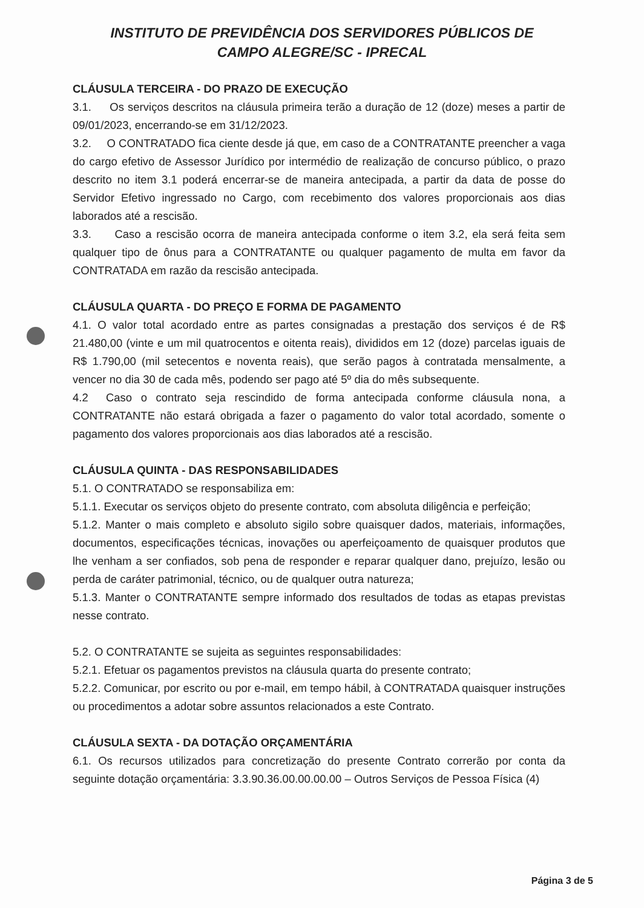INSTITUTO DE PREVIDÊNCIA DOS SERVIDORES PÚBLICOS DE CAMPO ALEGRE/SC - IPRECAL
CLÁUSULA TERCEIRA - DO PRAZO DE EXECUÇÃO
3.1. Os serviços descritos na cláusula primeira terão a duração de 12 (doze) meses a partir de 09/01/2023, encerrando-se em 31/12/2023.
3.2. O CONTRATADO fica ciente desde já que, em caso de a CONTRATANTE preencher a vaga do cargo efetivo de Assessor Jurídico por intermédio de realização de concurso público, o prazo descrito no item 3.1 poderá encerrar-se de maneira antecipada, a partir da data de posse do Servidor Efetivo ingressado no Cargo, com recebimento dos valores proporcionais aos dias laborados até a rescisão.
3.3. Caso a rescisão ocorra de maneira antecipada conforme o item 3.2, ela será feita sem qualquer tipo de ônus para a CONTRATANTE ou qualquer pagamento de multa em favor da CONTRATADA em razão da rescisão antecipada.
CLÁUSULA QUARTA - DO PREÇO E FORMA DE PAGAMENTO
4.1. O valor total acordado entre as partes consignadas a prestação dos serviços é de R$ 21.480,00 (vinte e um mil quatrocentos e oitenta reais), divididos em 12 (doze) parcelas iguais de R$ 1.790,00 (mil setecentos e noventa reais), que serão pagos à contratada mensalmente, a vencer no dia 30 de cada mês, podendo ser pago até 5º dia do mês subsequente.
4.2 Caso o contrato seja rescindido de forma antecipada conforme cláusula nona, a CONTRATANTE não estará obrigada a fazer o pagamento do valor total acordado, somente o pagamento dos valores proporcionais aos dias laborados até a rescisão.
CLÁUSULA QUINTA - DAS RESPONSABILIDADES
5.1. O CONTRATADO se responsabiliza em:
5.1.1. Executar os serviços objeto do presente contrato, com absoluta diligência e perfeição;
5.1.2. Manter o mais completo e absoluto sigilo sobre quaisquer dados, materiais, informações, documentos, especificações técnicas, inovações ou aperfeiçoamento de quaisquer produtos que lhe venham a ser confiados, sob pena de responder e reparar qualquer dano, prejuízo, lesão ou perda de caráter patrimonial, técnico, ou de qualquer outra natureza;
5.1.3. Manter o CONTRATANTE sempre informado dos resultados de todas as etapas previstas nesse contrato.
5.2. O CONTRATANTE se sujeita as seguintes responsabilidades:
5.2.1. Efetuar os pagamentos previstos na cláusula quarta do presente contrato;
5.2.2. Comunicar, por escrito ou por e-mail, em tempo hábil, à CONTRATADA quaisquer instruções ou procedimentos a adotar sobre assuntos relacionados a este Contrato.
CLÁUSULA SEXTA - DA DOTAÇÃO ORÇAMENTÁRIA
6.1. Os recursos utilizados para concretização do presente Contrato correrão por conta da seguinte dotação orçamentária: 3.3.90.36.00.00.00.00 – Outros Serviços de Pessoa Física (4)
Página 3 de 5